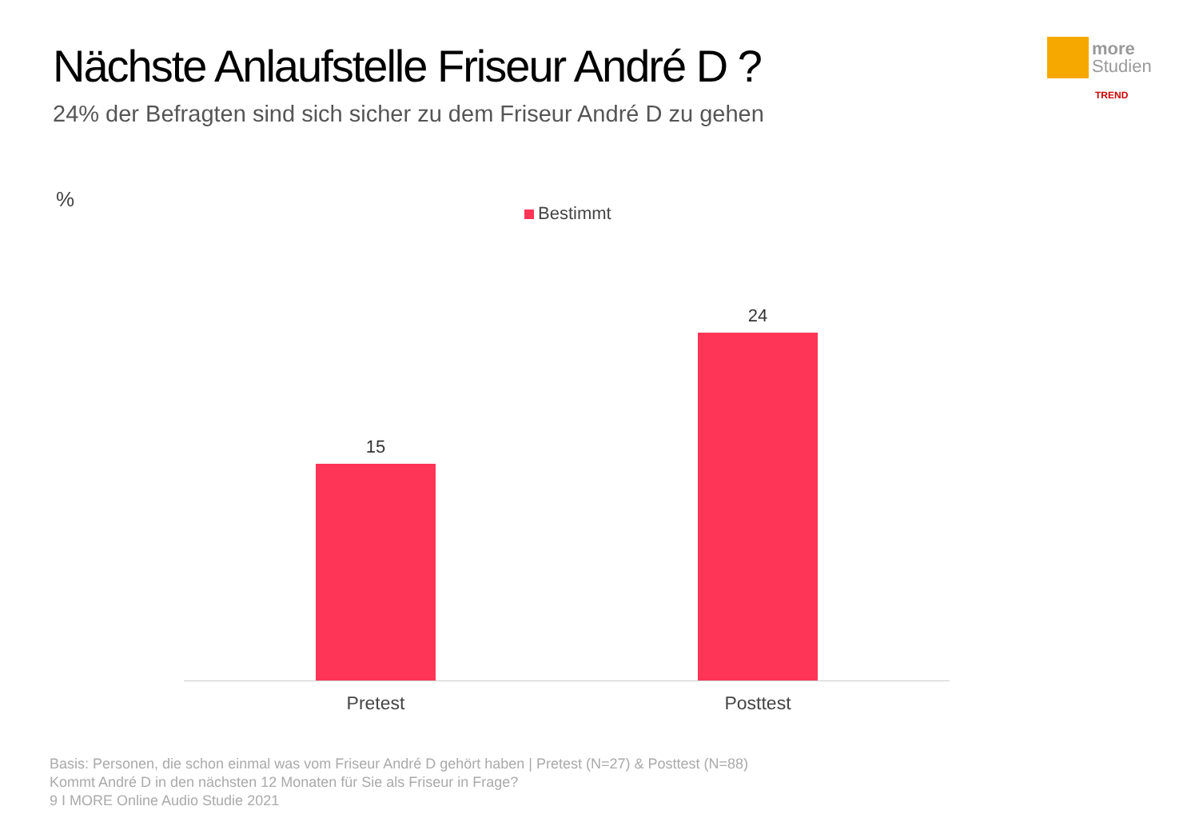Nächste Anlaufstelle Friseur André D ?
24% der Befragten sind sich sicher zu dem Friseur André D zu gehen
more
Studien
TREND
%
Bestimmt
15
24
Pretest Posttest
Basis: Personen, die schon einmal was vom Friseur André D gehört haben | Pretest (N=27) & Posttest (N=88)
Kommt André D in den nächsten 12 Monaten für Sie als Friseur in Frage?
9 I MORE Online Audio Studie 2021